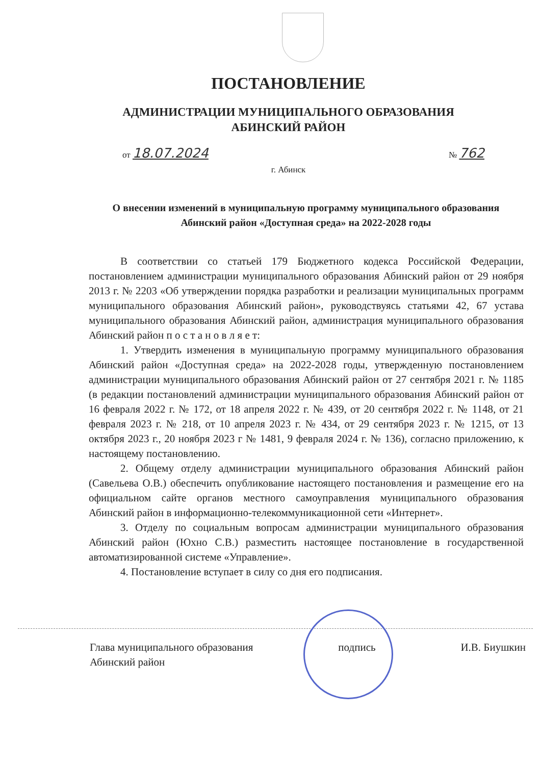ПОСТАНОВЛЕНИЕ
АДМИНИСТРАЦИИ МУНИЦИПАЛЬНОГО ОБРАЗОВАНИЯ
АБИНСКИЙ РАЙОН
от 18.07.2024 № 762
г. Абинск
О внесении изменений в муниципальную программу муниципального образования Абинский район «Доступная среда» на 2022-2028 годы
В соответствии со статьей 179 Бюджетного кодекса Российской Федерации, постановлением администрации муниципального образования Абинский район от 29 ноября 2013 г. № 2203 «Об утверждении порядка разработки и реализации муниципальных программ муниципального образования Абинский район», руководствуясь статьями 42, 67 устава муниципального образования Абинский район, администрация муниципального образования Абинский район п о с т а н о в л я е т:
1. Утвердить изменения в муниципальную программу муниципального образования Абинский район «Доступная среда» на 2022-2028 годы, утвержденную постановлением администрации муниципального образования Абинский район от 27 сентября 2021 г. № 1185 (в редакции постановлений администрации муниципального образования Абинский район от 16 февраля 2022 г. № 172, от 18 апреля 2022 г. № 439, от 20 сентября 2022 г. № 1148, от 21 февраля 2023 г. № 218, от 10 апреля 2023 г. № 434, от 29 сентября 2023 г. № 1215, от 13 октября 2023 г., 20 ноября 2023 г № 1481, 9 февраля 2024 г. № 136), согласно приложению, к настоящему постановлению.
2. Общему отделу администрации муниципального образования Абинский район (Савельева О.В.) обеспечить опубликование настоящего постановления и размещение его на официальном сайте органов местного самоуправления муниципального образования Абинский район в информационно-телекоммуникационной сети «Интернет».
3. Отделу по социальным вопросам администрации муниципального образования Абинский район (Юхно С.В.) разместить настоящее постановление в государственной автоматизированной системе «Управление».
4. Постановление вступает в силу со дня его подписания.
Глава муниципального образования
Абинский район подпись И.В. Биушкин